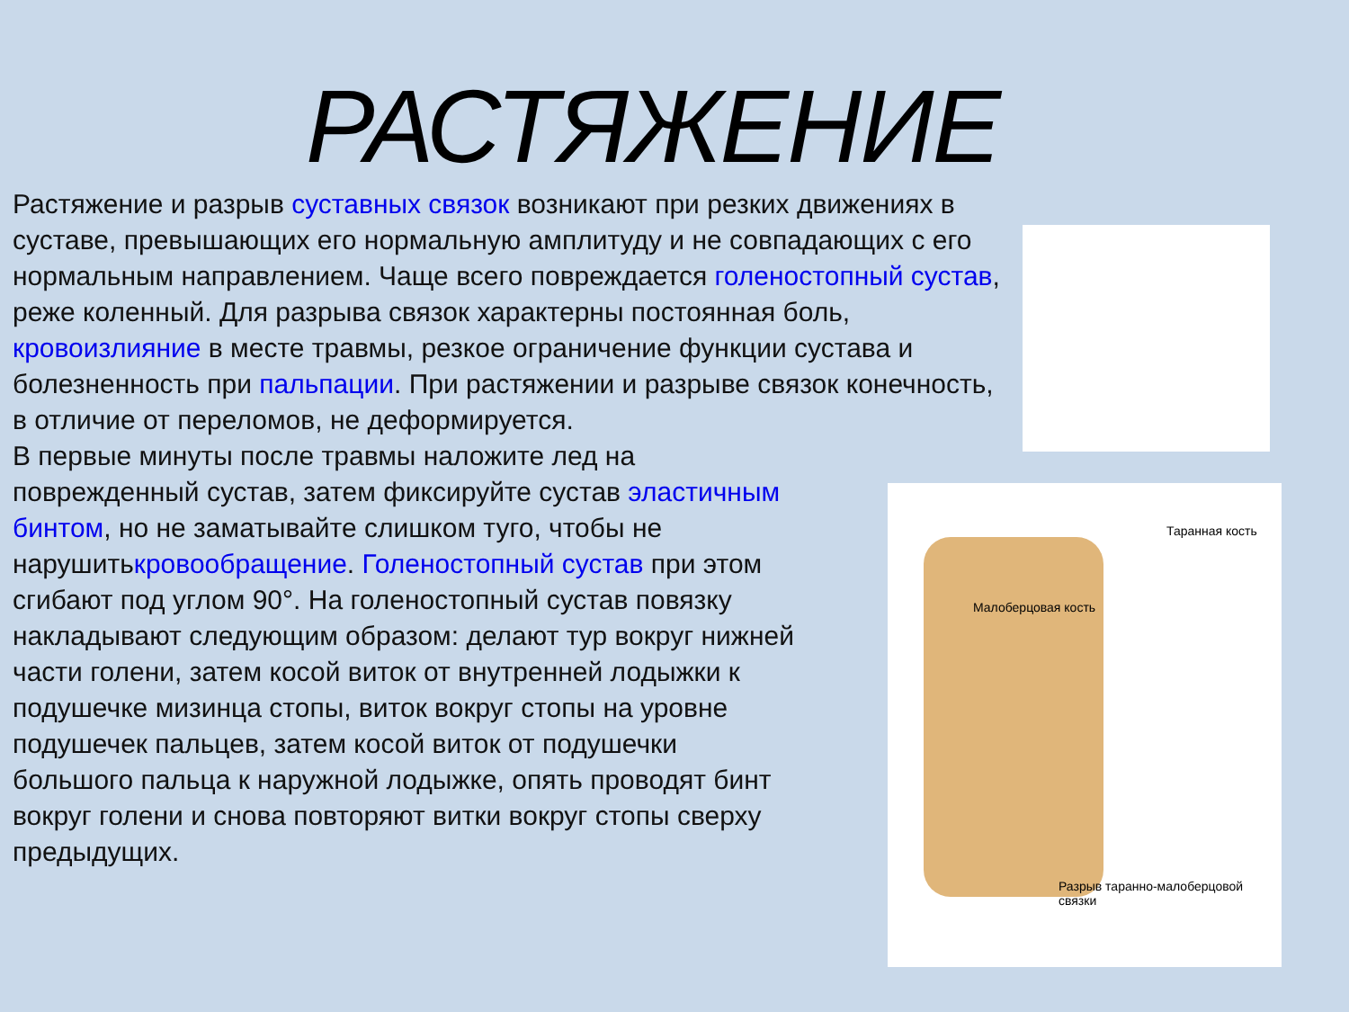РАСТЯЖЕНИЕ
Растяжение и разрыв суставных связок возникают при резких движениях в суставе, превышающих его нормальную амплитуду и не совпадающих с его нормальным направлением. Чаще всего повреждается голеностопный сустав, реже коленный. Для разрыва связок характерны постоянная боль, кровоизлияние в месте травмы, резкое ограничение функции сустава и болезненность при пальпации. При растяжении и разрыве связок конечность, в отличие от переломов, не деформируется.
В первые минуты после травмы наложите лед на поврежденный сустав, затем фиксируйте сустав эластичным бинтом, но не заматывайте слишком туго, чтобы не нарушитькровообращение. Голеностопный сустав при этом сгибают под углом 90°. На голеностопный сустав повязку накладывают следующим образом: делают тур вокруг нижней части голени, затем косой виток от внутренней лодыжки к подушечке мизинца стопы, виток вокруг стопы на уровне подушечек пальцев, затем косой виток от подушечки большого пальца к наружной лодыжке, опять проводят бинт вокруг голени и снова повторяют витки вокруг стопы сверху предыдущих.
Таранная кость
Малоберцовая кость
Разрыв таранно-малоберцовой связки